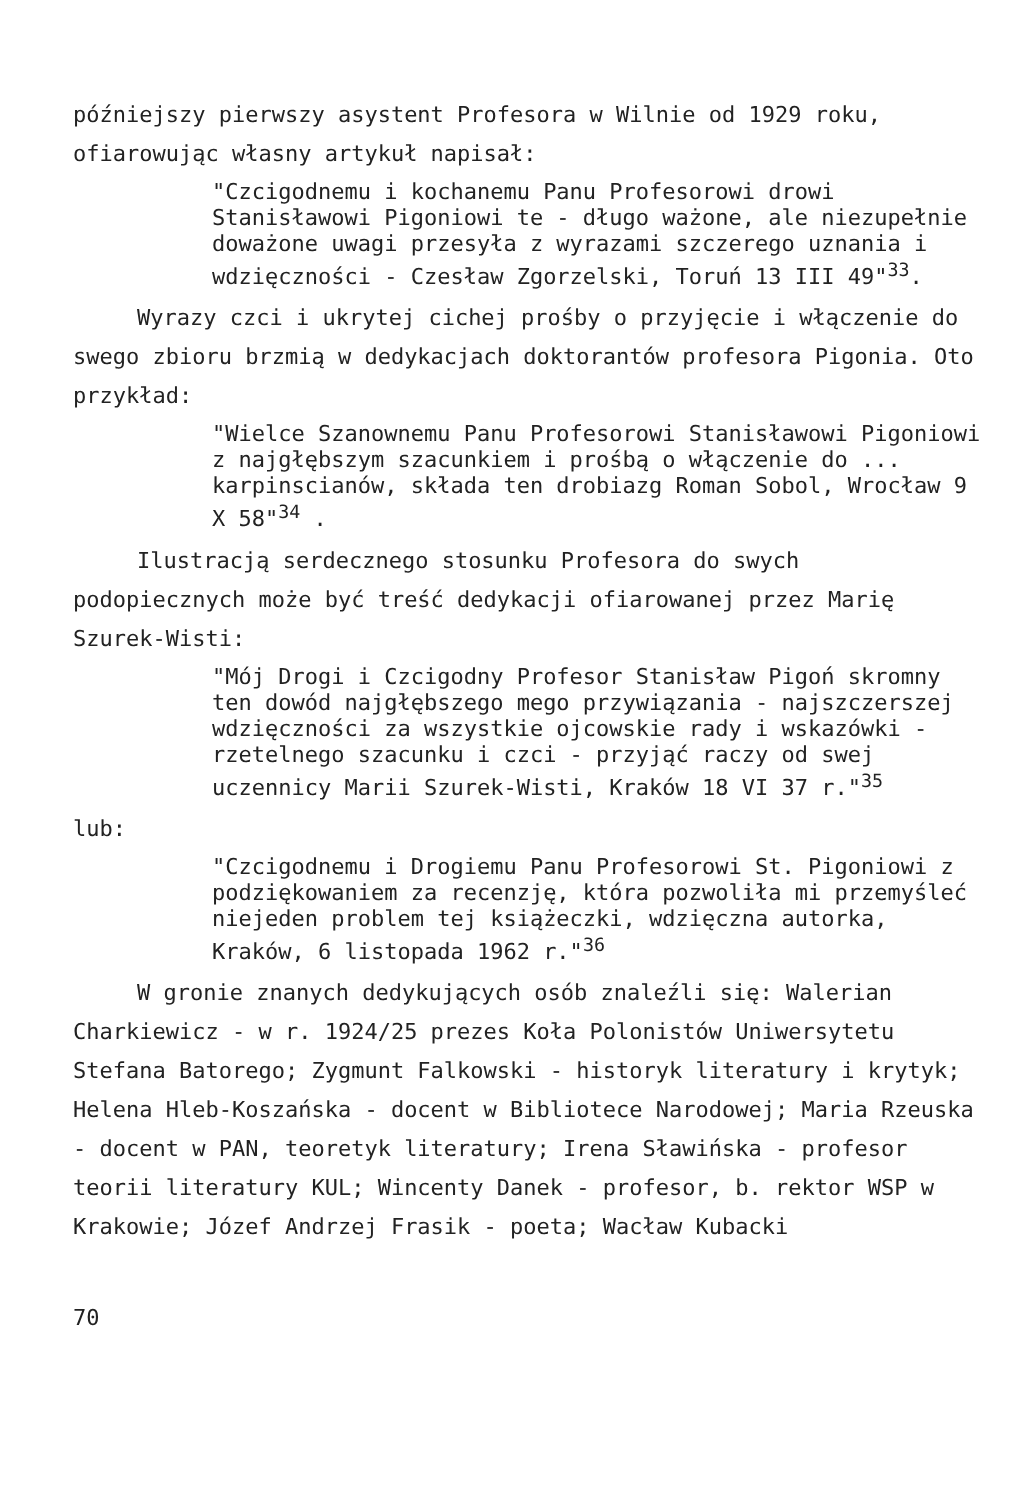późniejszy pierwszy asystent Profesora w Wilnie od 1929 roku, ofiarowując własny artykuł napisał:
"Czcigodnemu i kochanemu Panu Profesorowi drowi Stanisławowi Pigoniowi te - długo ważone, ale niezupełnie doważone uwagi przesyła z wyrazami szczerego uznania i wdzięczności - Czesław Zgorzelski, Toruń 13 III 49"<sup>33</sup>.
Wyrazy czci i ukrytej cichej prośby o przyjęcie i włączenie do swego zbioru brzmią w dedykacjach doktorantów profesora Pigonia. Oto przykład:
"Wielce Szanownemu Panu Profesorowi Stanisławowi Pigoniowi z najgłębszym szacunkiem i prośbą o włączenie do ... karpinscianów, składa ten drobiazg Roman Sobol, Wrocław 9 X 58"<sup>34</sup> .
Ilustracją serdecznego stosunku Profesora do swych podopiecznych może być treść dedykacji ofiarowanej przez Marię Szurek-Wisti:
"Mój Drogi i Czcigodny Profesor Stanisław Pigoń skromny ten dowód najgłębszego mego przywiązania - najszczerszej wdzięczności za wszystkie ojcowskie rady i wskazówki - rzetelnego szacunku i czci - przyjąć raczy od swej uczennicy Marii Szurek-Wisti, Kraków 18 VI 37 r."<sup>35</sup>
lub:
"Czcigodnemu i Drogiemu Panu Profesorowi St. Pigoniowi z podziękowaniem za recenzję, która pozwoliła mi przemyśleć niejeden problem tej książeczki, wdzięczna autorka, Kraków, 6 listopada 1962 r."<sup>36</sup>
W gronie znanych dedykujących osób znaleźli się: Walerian Charkiewicz - w r. 1924/25 prezes Koła Polonistów Uniwersytetu Stefana Batorego; Zygmunt Falkowski - historyk literatury i krytyk; Helena Hleb-Koszańska - docent w Bibliotece Narodowej; Maria Rzeuska - docent w PAN, teoretyk literatury; Irena Sławińska - profesor teorii literatury KUL; Wincenty Danek - profesor, b. rektor WSP w Krakowie; Józef Andrzej Frasik - poeta; Wacław Kubacki
70